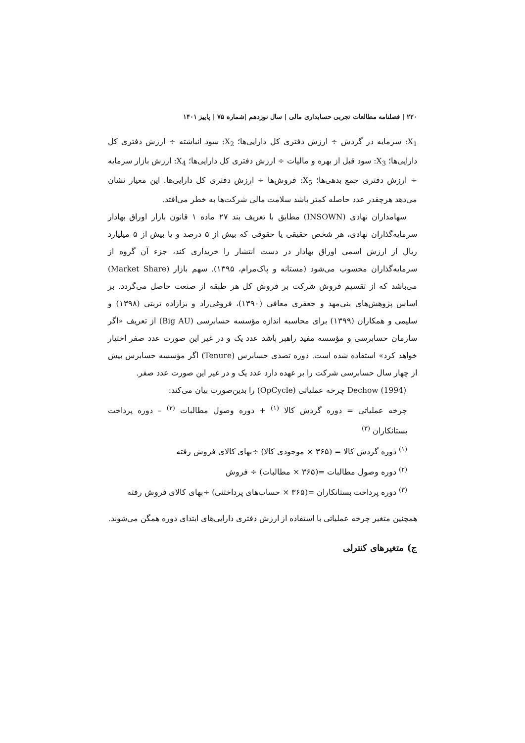۲۲۰ | فصلنامه مطالعات تجربی حسابداری مالی | سال نوزدهم |شماره ۷۵ | پاییز ۱۴۰۱
X<sub>1</sub>: سرمایه در گردش ÷ ارزش دفتری کل دارایی‌ها؛ X<sub>2</sub>: سود انباشته ÷ ارزش دفتری کل دارایی‌ها؛ X<sub>3</sub>: سود قبل از بهره و مالیات ÷ ارزش دفتری کل دارایی‌ها؛ X<sub>4</sub>: ارزش بازار سرمایه ÷ ارزش دفتری جمع بدهی‌ها؛ X<sub>5</sub>: فروش‌ها ÷ ارزش دفتری کل دارایی‌ها. این معیار نشان می‌دهد هرچقدر عدد حاصله کمتر باشد سلامت مالی شرکت‌ها به خطر می‌افتد.
سهامداران نهادی (INSOWN) مطابق با تعریف بند ۲۷ ماده ۱ قانون بازار اوراق بهادار سرمایه‌گذاران نهادی، هر شخص حقیقی یا حقوقی که بیش از ۵ درصد و یا بیش از ۵ میلیارد ریال از ارزش اسمی اوراق بهادار در دست انتشار را خریداری کند، جزء آن گروه از سرمایه‌گذاران محسوب می‌شود (مستانه و پاک‌مرام، ۱۳۹۵). سهم بازار (Market Share) می‌باشد که از تقسیم فروش شرکت بر فروش کل هر طبقه از صنعت حاصل می‌گردد. بر اساس پژوهش‌های بنی‌مهد و جعفری معافی (۱۳۹۰)، فروغی‌راد و بزازاده تربتی (۱۳۹۸) و سلیمی و همکاران (۱۳۹۹) برای محاسبه اندازه مؤسسه حسابرسی (Big AU) از تعریف «اگر سازمان حسابرسی و مؤسسه مفید راهبر باشد عدد یک و در غیر این صورت عدد صفر اختیار خواهد کرد» استفاده شده است. دوره تصدی حسابرس (Tenure) اگر مؤسسه حسابرس بیش از چهار سال حسابرسی شرکت را بر عهده دارد عدد یک و در غیر این صورت عدد صفر.
Dechow (1994) چرخه عملیاتی (OpCycle) را بدین‌صورت بیان می‌کند:
چرخه عملیاتی = دوره گردش کالا <sup>(۱)</sup> + دوره وصول مطالبات <sup>(۲)</sup> – دوره پرداخت بستانکاران <sup>(۳)</sup>
<sup>(۱)</sup> دوره گردش کالا = (۳۶۵ × موجودی کالا) ÷بهای کالای فروش رفته
<sup>(۲)</sup> دوره وصول مطالبات =(۳۶۵ × مطالبات) ÷ فروش
<sup>(۳)</sup> دوره پرداخت بستانکاران =(۳۶۵ × حساب‌های پرداختنی) ÷بهای کالای فروش رفته
همچنین متغیر چرخه عملیاتی با استفاده از ارزش دفتری دارایی‌های ابتدای دوره همگن می‌شوند.
ج) متغیرهای کنترلی